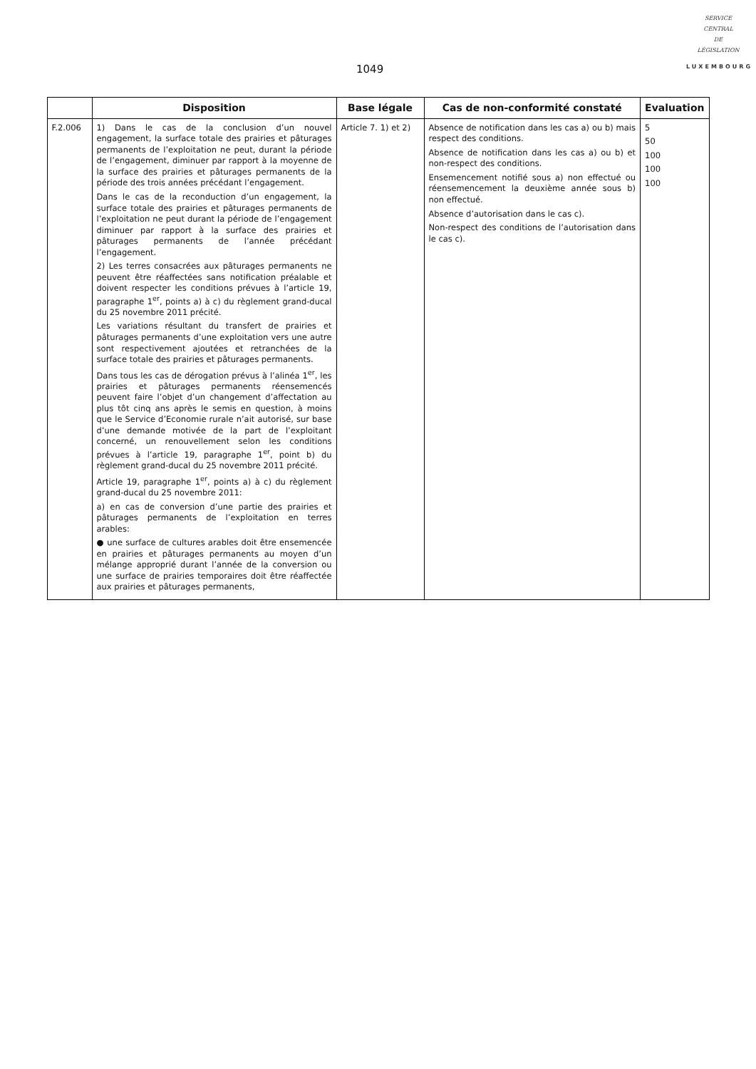1049
SERVICE
CENTRAL
DE
LÉGISLATION
LUXEMBOURG
| | Disposition | Base légale | Cas de non-conformité constaté | Evaluation |
| --- | --- | --- | --- | --- |
| F.2.006 | 1) Dans le cas de la conclusion d’un nouvel engagement, la surface totale des prairies et pâturages permanents de l’exploitation ne peut, durant la période de l’engagement, diminuer par rapport à la moyenne de la surface des prairies et pâturages permanents de la période des trois années précédant l’engagement. Dans le cas de la reconduction d’un engagement, la surface totale des prairies et pâturages permanents de l’exploitation ne peut durant la période de l’engagement diminuer par rapport à la surface des prairies et pâturages permanents de l’année précédant l’engagement. 2) Les terres consacrées aux pâturages permanents ne peuvent être réaffectées sans notification préalable et doivent respecter les conditions prévues à l’article 19, paragraphe 1<sup>er</sup>, points a) à c) du règlement grand-ducal du 25 novembre 2011 précité. Les variations résultant du transfert de prairies et pâturages permanents d’une exploitation vers une autre sont respectivement ajoutées et retranchées de la surface totale des prairies et pâturages permanents. Dans tous les cas de dérogation prévus à l’alinéa 1<sup>er</sup>, les prairies et pâturages permanents réensemencés peuvent faire l’objet d’un changement d’affectation au plus tôt cinq ans après le semis en question, à moins que le Service d’Economie rurale n’ait autorisé, sur base d’une demande motivée de la part de l’exploitant concerné, un renouvellement selon les conditions prévues à l’article 19, paragraphe 1<sup>er</sup>, point b) du règlement grand-ducal du 25 novembre 2011 précité. Article 19, paragraphe 1<sup>er</sup>, points a) à c) du règlement grand-ducal du 25 novembre 2011: a) en cas de conversion d’une partie des prairies et pâturages permanents de l’exploitation en terres arables: ● une surface de cultures arables doit être ensemencée en prairies et pâturages permanents au moyen d’un mélange approprié durant l’année de la conversion ou une surface de prairies temporaires doit être réaffectée aux prairies et pâturages permanents, | Article 7. 1) et 2) | Absence de notification dans les cas a) ou b) mais respect des conditions. Absence de notification dans les cas a) ou b) et non-respect des conditions. Ensemencement notifié sous a) non effectué ou réensemencement la deuxième année sous b) non effectué. Absence d’autorisation dans le cas c). Non-respect des conditions de l’autorisation dans le cas c). | 5 50 100 100 100 |